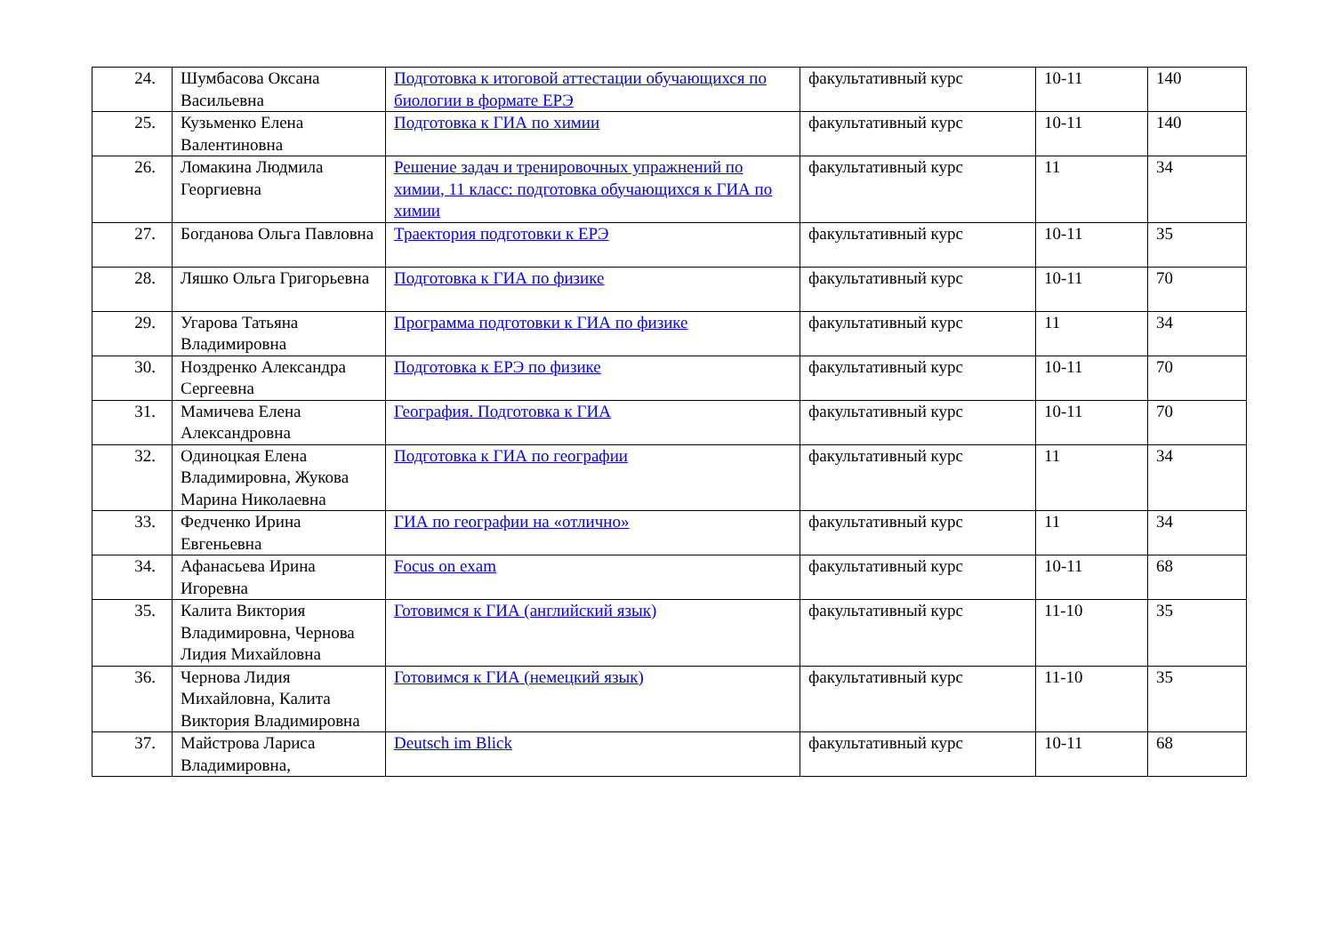| 24. | Шумбасова Оксана Васильевна | Подготовка к итоговой аттестации обучающихся по биологии в формате ЕРЭ | факультативный курс | 10-11 | 140 |
| 25. | Кузьменко Елена Валентиновна | Подготовка к ГИА по химии | факультативный курс | 10-11 | 140 |
| 26. | Ломакина Людмила Георгиевна | Решение задач и тренировочных упражнений по химии, 11 класс: подготовка обучающихся к ГИА по химии | факультативный курс | 11 | 34 |
| 27. | Богданова Ольга Павловна | Траектория подготовки к ЕРЭ | факультативный курс | 10-11 | 35 |
| 28. | Ляшко Ольга Григорьевна | Подготовка к ГИА по физике | факультативный курс | 10-11 | 70 |
| 29. | Угарова Татьяна Владимировна | Программа подготовки к ГИА по физике | факультативный курс | 11 | 34 |
| 30. | Ноздренко Александра Сергеевна | Подготовка к ЕРЭ по физике | факультативный курс | 10-11 | 70 |
| 31. | Мамичева Елена Александровна | География. Подготовка к ГИА | факультативный курс | 10-11 | 70 |
| 32. | Одиноцкая Елена Владимировна, Жукова Марина Николаевна | Подготовка к ГИА по географии | факультативный курс | 11 | 34 |
| 33. | Федченко Ирина Евгеньевна | ГИА по географии на «отлично» | факультативный курс | 11 | 34 |
| 34. | Афанасьева Ирина Игоревна | Focus on exam | факультативный курс | 10-11 | 68 |
| 35. | Калита Виктория Владимировна, Чернова Лидия Михайловна | Готовимся к ГИА (английский язык) | факультативный курс | 11-10 | 35 |
| 36. | Чернова Лидия Михайловна, Калита Виктория Владимировна | Готовимся к ГИА (немецкий язык) | факультативный курс | 11-10 | 35 |
| 37. | Майстрова Лариса Владимировна, | Deutsch im Blick | факультативный курс | 10-11 | 68 |